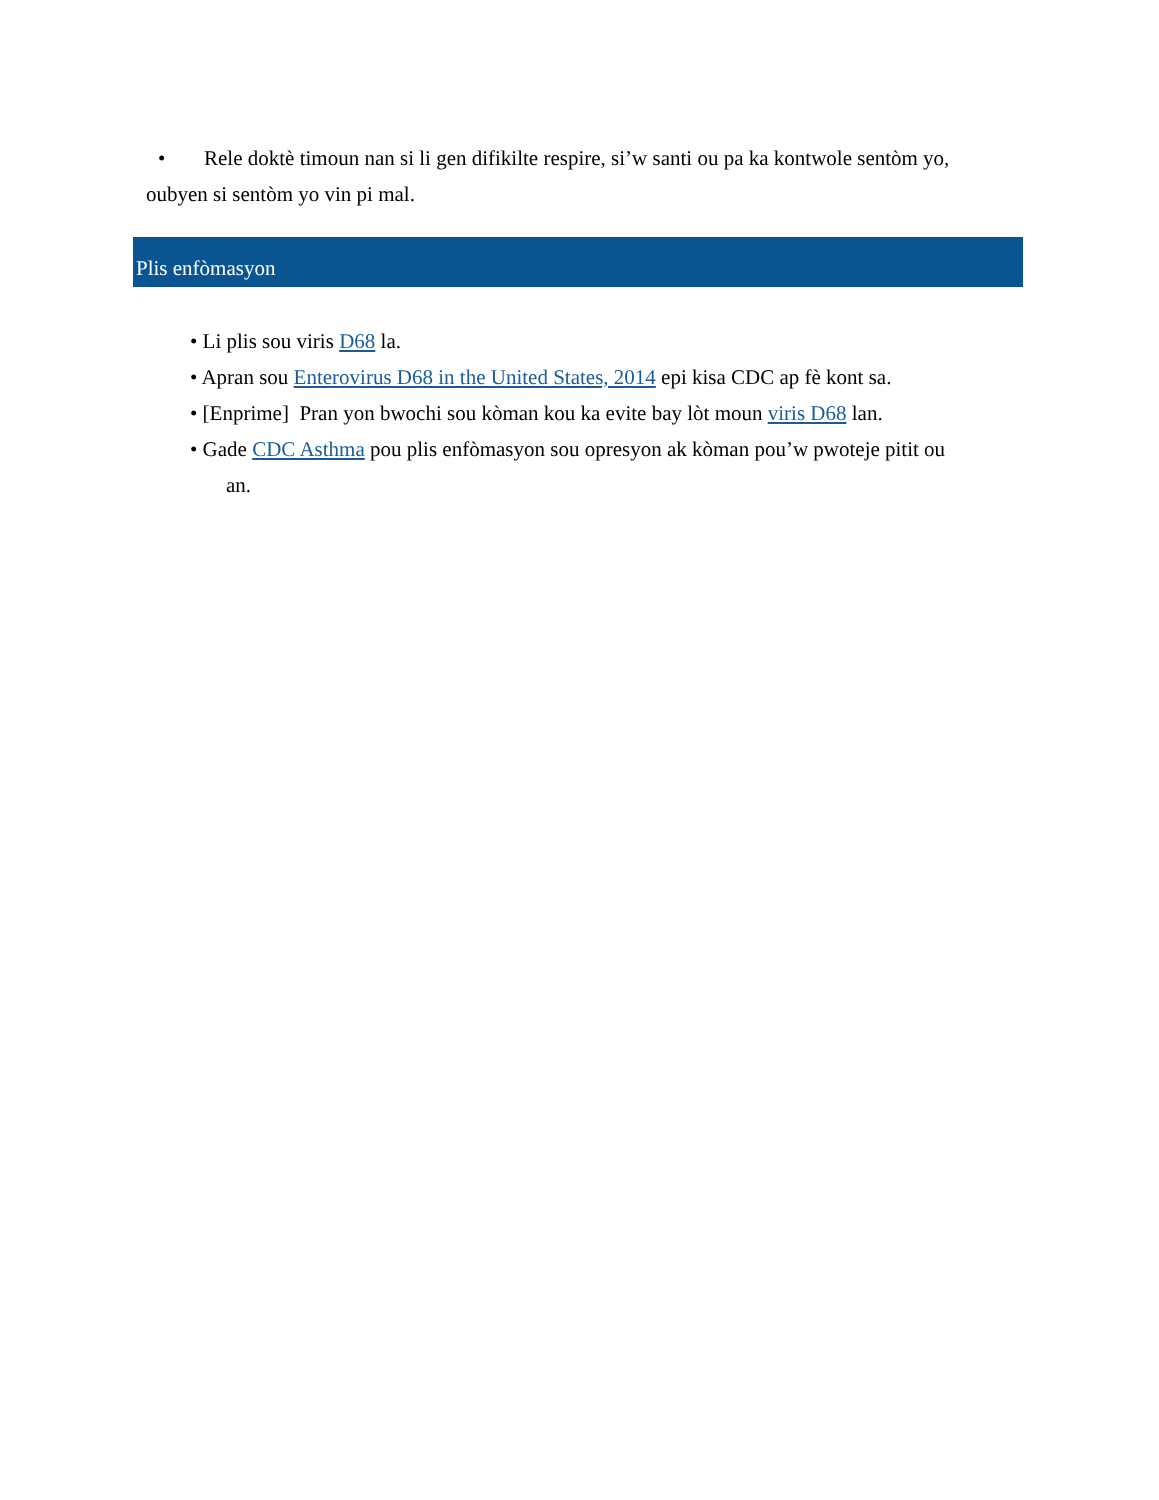• Rele doktè timoun nan si li gen difikilte respire, si’w santi ou pa ka kontwole sentòm yo,
oubyen si sentòm yo vin pi mal.
Plis enfòmasyon
• Li plis sou viris D68 la.
• Apran sou Enterovirus D68 in the United States, 2014 epi kisa CDC ap fè kont sa.
• [Enprime] Pran yon bwochi sou kòman kou ka evite bay lòt moun viris D68 lan.
• Gade CDC Asthma pou plis enfòmasyon sou opresyon ak kòman pou’w pwoteje pitit ou
an.